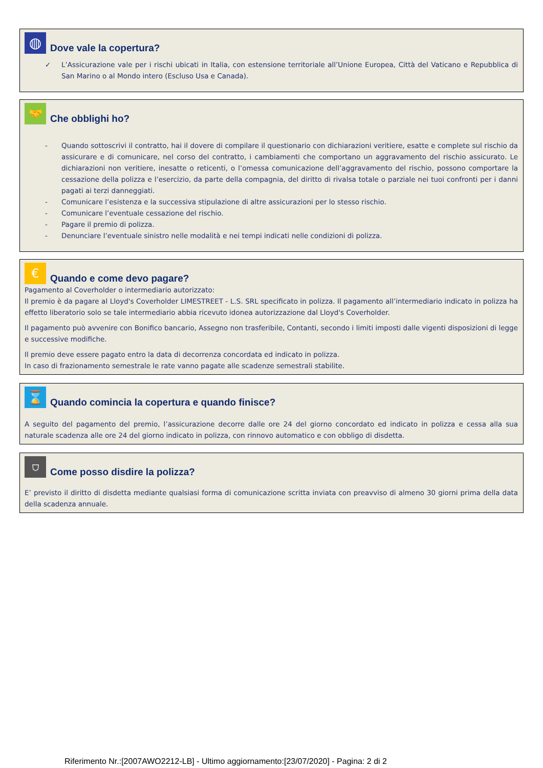◍
Dove vale la copertura?
✓ L’Assicurazione vale per i rischi ubicati in Italia, con estensione territoriale all’Unione Europea, Città del Vaticano e Repubblica di San Marino o al Mondo intero (Escluso Usa e Canada).
🤝
Che obblighi ho?
- Quando sottoscrivi il contratto, hai il dovere di compilare il questionario con dichiarazioni veritiere, esatte e complete sul rischio da assicurare e di comunicare, nel corso del contratto, i cambiamenti che comportano un aggravamento del rischio assicurato. Le dichiarazioni non veritiere, inesatte o reticenti, o l’omessa comunicazione dell’aggravamento del rischio, possono comportare la cessazione della polizza e l’esercizio, da parte della compagnia, del diritto di rivalsa totale o parziale nei tuoi confronti per i danni pagati ai terzi danneggiati.
- Comunicare l’esistenza e la successiva stipulazione di altre assicurazioni per lo stesso rischio.
- Comunicare l’eventuale cessazione del rischio.
- Pagare il premio di polizza.
- Denunciare l’eventuale sinistro nelle modalità e nei tempi indicati nelle condizioni di polizza.
€
Quando e come devo pagare?
Pagamento al Coverholder o intermediario autorizzato:
Il premio è da pagare al Lloyd's Coverholder LIMESTREET - L.S. SRL specificato in polizza. Il pagamento all’intermediario indicato in polizza ha effetto liberatorio solo se tale intermediario abbia ricevuto idonea autorizzazione dal Lloyd's Coverholder.
Il pagamento può avvenire con Bonifico bancario, Assegno non trasferibile, Contanti, secondo i limiti imposti dalle vigenti disposizioni di legge e successive modifiche.
Il premio deve essere pagato entro la data di decorrenza concordata ed indicato in polizza.
In caso di frazionamento semestrale le rate vanno pagate alle scadenze semestrali stabilite.
⌛
Quando comincia la copertura e quando finisce?
A seguito del pagamento del premio, l’assicurazione decorre dalle ore 24 del giorno concordato ed indicato in polizza e cessa alla sua naturale scadenza alle ore 24 del giorno indicato in polizza, con rinnovo automatico e con obbligo di disdetta.
⛉
Come posso disdire la polizza?
E’ previsto il diritto di disdetta mediante qualsiasi forma di comunicazione scritta inviata con preavviso di almeno 30 giorni prima della data della scadenza annuale.
Riferimento Nr.:[2007AWO2212-LB] - Ultimo aggiornamento:[23/07/2020] - Pagina: 2 di 2